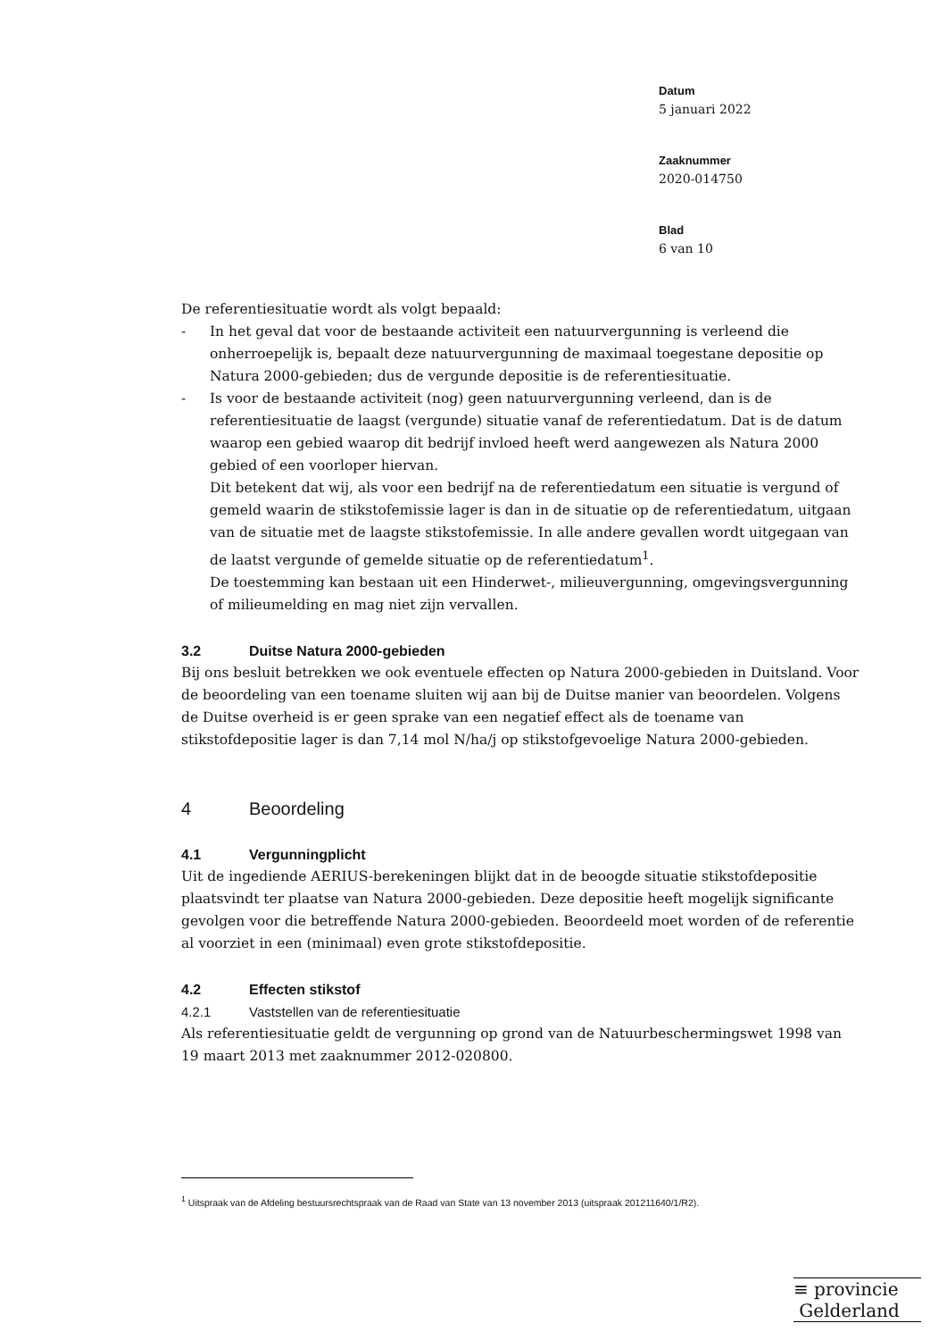Datum
5 januari 2022
Zaaknummer
2020-014750
Blad
6 van 10
De referentiesituatie wordt als volgt bepaald:
- In het geval dat voor de bestaande activiteit een natuurvergunning is verleend die onherroepelijk is, bepaalt deze natuurvergunning de maximaal toegestane depositie op Natura 2000-gebieden; dus de vergunde depositie is de referentiesituatie.
- Is voor de bestaande activiteit (nog) geen natuurvergunning verleend, dan is de referentiesituatie de laagst (vergunde) situatie vanaf de referentiedatum. Dat is de datum waarop een gebied waarop dit bedrijf invloed heeft werd aangewezen als Natura 2000 gebied of een voorloper hiervan.
Dit betekent dat wij, als voor een bedrijf na de referentiedatum een situatie is vergund of gemeld waarin de stikstofemissie lager is dan in de situatie op de referentiedatum, uitgaan van de situatie met de laagste stikstofemissie. In alle andere gevallen wordt uitgegaan van de laatst vergunde of gemelde situatie op de referentiedatum<sup>1</sup>.
De toestemming kan bestaan uit een Hinderwet-, milieuvergunning, omgevingsvergunning of milieumelding en mag niet zijn vervallen.
3.2 Duitse Natura 2000-gebieden
Bij ons besluit betrekken we ook eventuele effecten op Natura 2000-gebieden in Duitsland. Voor de beoordeling van een toename sluiten wij aan bij de Duitse manier van beoordelen. Volgens de Duitse overheid is er geen sprake van een negatief effect als de toename van stikstofdepositie lager is dan 7,14 mol N/ha/j op stikstofgevoelige Natura 2000-gebieden.
4 Beoordeling
4.1 Vergunningplicht
Uit de ingediende AERIUS-berekeningen blijkt dat in de beoogde situatie stikstofdepositie plaatsvindt ter plaatse van Natura 2000-gebieden. Deze depositie heeft mogelijk significante gevolgen voor die betreffende Natura 2000-gebieden. Beoordeeld moet worden of de referentie al voorziet in een (minimaal) even grote stikstofdepositie.
4.2 Effecten stikstof
4.2.1 Vaststellen van de referentiesituatie
Als referentiesituatie geldt de vergunning op grond van de Natuurbeschermingswet 1998 van 19 maart 2013 met zaaknummer 2012-020800.
<sup>1</sup> Uitspraak van de Afdeling bestuursrechtspraak van de Raad van State van 13 november 2013 (uitspraak 201211640/1/R2).
≡ provincie
Gelderland